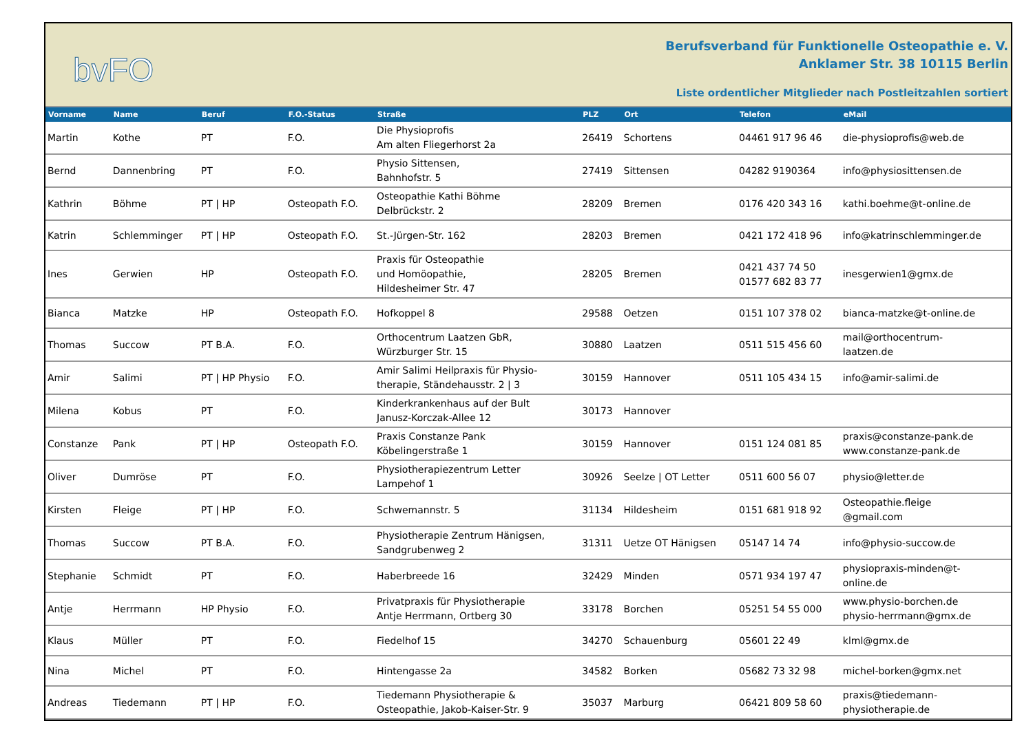bvFO
Berufsverband für Funktionelle Osteopathie e. V.
Anklamer Str. 38 10115 Berlin
Liste ordentlicher Mitglieder nach Postleitzahlen sortiert
| Vorname | Name | Beruf | F.O.-Status | Straße | PLZ | Ort | Telefon | eMail |
| --- | --- | --- | --- | --- | --- | --- | --- | --- |
| Martin | Kothe | PT | F.O. | Die Physioprofis Am alten Fliegerhorst 2a | 26419 | Schortens | 04461 917 96 46 | die-physioprofis@web.de |
| Bernd | Dannenbring | PT | F.O. | Physio Sittensen, Bahnhofstr. 5 | 27419 | Sittensen | 04282 9190364 | info@physiosittensen.de |
| Kathrin | Böhme | PT / HP | Osteopath F.O. | Osteopathie Kathi Böhme Delbrückstr. 2 | 28209 | Bremen | 0176 420 343 16 | kathi.boehme@t-online.de |
| Katrin | Schlemminger | PT / HP | Osteopath F.O. | St.-Jürgen-Str. 162 | 28203 | Bremen | 0421 172 418 96 | info@katrinschlemminger.de |
| Ines | Gerwien | HP | Osteopath F.O. | Praxis für Osteopathie und Homöopathie, Hildesheimer Str. 47 | 28205 | Bremen | 0421 437 74 50 01577 682 83 77 | inesgerwien1@gmx.de |
| Bianca | Matzke | HP | Osteopath F.O. | Hofkoppel 8 | 29588 | Oetzen | 0151 107 378 02 | bianca-matzke@t-online.de |
| Thomas | Succow | PT B.A. | F.O. | Orthocentrum Laatzen GbR, Würzburger Str. 15 | 30880 | Laatzen | 0511 515 456 60 | mail@orthocentrum- laatzen.de |
| Amir | Salimi | PT / HP Physio | F.O. | Amir Salimi Heilpraxis für Physio- therapie, Ständehausstr. 2 / 3 | 30159 | Hannover | 0511 105 434 15 | info@amir-salimi.de |
| Milena | Kobus | PT | F.O. | Kinderkrankenhaus auf der Bult Janusz-Korczak-Allee 12 | 30173 | Hannover | | |
| Constanze | Pank | PT / HP | Osteopath F.O. | Praxis Constanze Pank Köbelingerstraße 1 | 30159 | Hannover | 0151 124 081 85 | praxis@constanze-pank.de www.constanze-pank.de |
| Oliver | Dumröse | PT | F.O. | Physiotherapiezentrum Letter Lampehof 1 | 30926 | Seelze / OT Letter | 0511 600 56 07 | physio@letter.de |
| Kirsten | Fleige | PT / HP | F.O. | Schwemannstr. 5 | 31134 | Hildesheim | 0151 681 918 92 | Osteopathie.fleige @gmail.com |
| Thomas | Succow | PT B.A. | F.O. | Physiotherapie Zentrum Hänigsen, Sandgrubenweg 2 | 31311 | Uetze OT Hänigsen | 05147 14 74 | info@physio-succow.de |
| Stephanie | Schmidt | PT | F.O. | Haberbreede 16 | 32429 | Minden | 0571 934 197 47 | physiopraxis-minden@t- online.de |
| Antje | Herrmann | HP Physio | F.O. | Privatpraxis für Physiotherapie Antje Herrmann, Ortberg 30 | 33178 | Borchen | 05251 54 55 000 | www.physio-borchen.de physio-herrmann@gmx.de |
| Klaus | Müller | PT | F.O. | Fiedelhof 15 | 34270 | Schauenburg | 05601 22 49 | klml@gmx.de |
| Nina | Michel | PT | F.O. | Hintengasse 2a | 34582 | Borken | 05682 73 32 98 | michel-borken@gmx.net |
| Andreas | Tiedemann | PT / HP | F.O. | Tiedemann Physiotherapie & Osteopathie, Jakob-Kaiser-Str. 9 | 35037 | Marburg | 06421 809 58 60 | praxis@tiedemann- physiotherapie.de |